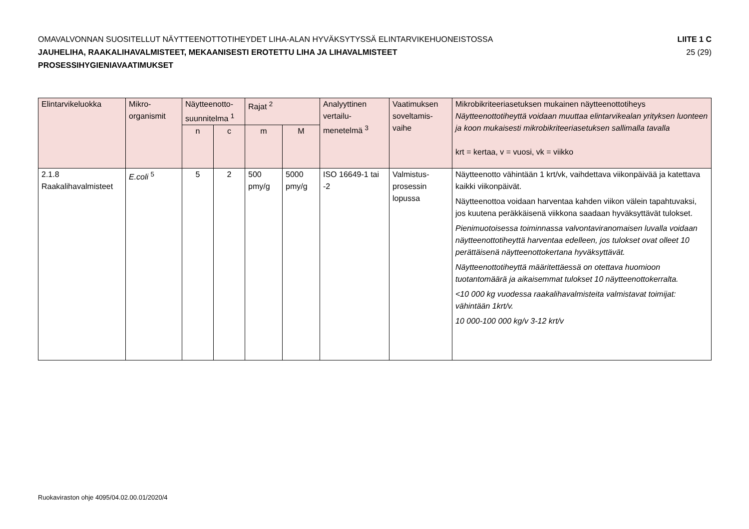OMAVALVONNAN SUOSITELLUT NÄYTTEENOTTOTIHEYDET LIHA-ALAN HYVÄKSYTYSSÄ ELINTARVIKEHUONEISTOSSA
JAUHELIHA, RAAKALIHAVALMISTEET, MEKAANISESTI EROTETTU LIHA JA LIHAVALMISTEET
PROSESSIHYGIENIAVAATIMUKSET
LIITE 1 C
25 (29)
| Elintarvikeluokka | Mikro-organismit | Näytteenotto-suunnitelma <sup>1</sup> | | Rajat <sup>2</sup> | | Analyyttinen vertailu-menetelmä <sup>3</sup> | Vaatimuksen soveltamis-vaihe | Mikrobikriteeriasetuksen mukainen näytteenottotiheys Näytteenottotiheyttä voidaan muuttaa elintarvikealan yrityksen luonteen ja koon mukaisesti mikrobikriteeriasetuksen sallimalla tavalla krt = kertaa, v = vuosi, vk = viikko |
| --- | --- | --- | --- | --- | --- | --- | --- | --- |
| | | n | c | m | M | | | |
| 2.1.8 Raakalihavalmisteet | E.coli <sup>5</sup> | 5 | 2 | 500 pmy/g | 5000 pmy/g | ISO 16649-1 tai -2 | Valmistus-prosessin lopussa | Näytteenotto vähintään 1 krt/vk, vaihdettava viikonpäivää ja katettava kaikki viikonpäivät. Näytteenottoa voidaan harventaa kahden viikon välein tapahtuvaksi, jos kuutena peräkkäisenä viikkona saadaan hyväksyttävät tulokset. Pienimuotoisessa toiminnassa valvontaviranomaisen luvalla voidaan näytteenottotiheyttä harventaa edelleen, jos tulokset ovat olleet 10 perättäisenä näytteenottokertana hyväksyttävät. Näytteenottotiheyttä määritettäessä on otettava huomioon tuotantomäärä ja aikaisemmat tulokset 10 näytteenottokerralta. <10 000 kg vuodessa raakalihavalmisteita valmistavat toimijat: vähintään 1krt/v. 10 000-100 000 kg/v 3-12 krt/v |
Ruokaviraston ohje 4095/04.02.00.01/2020/4